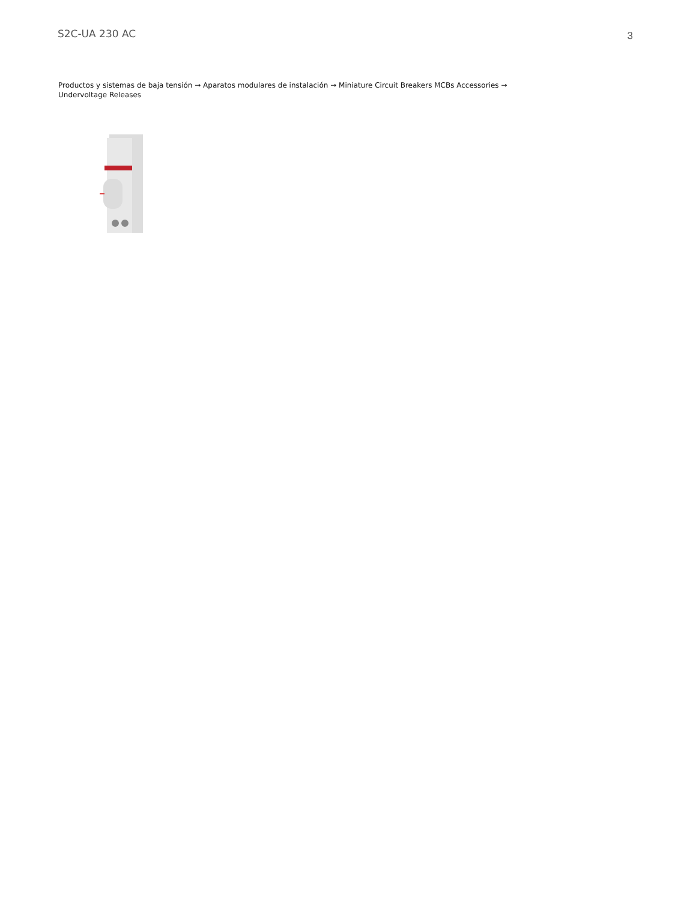S2C-UA 230 AC
3
Productos y sistemas de baja tensión → Aparatos modulares de instalación → Miniature Circuit Breakers MCBs Accessories → Undervoltage Releases